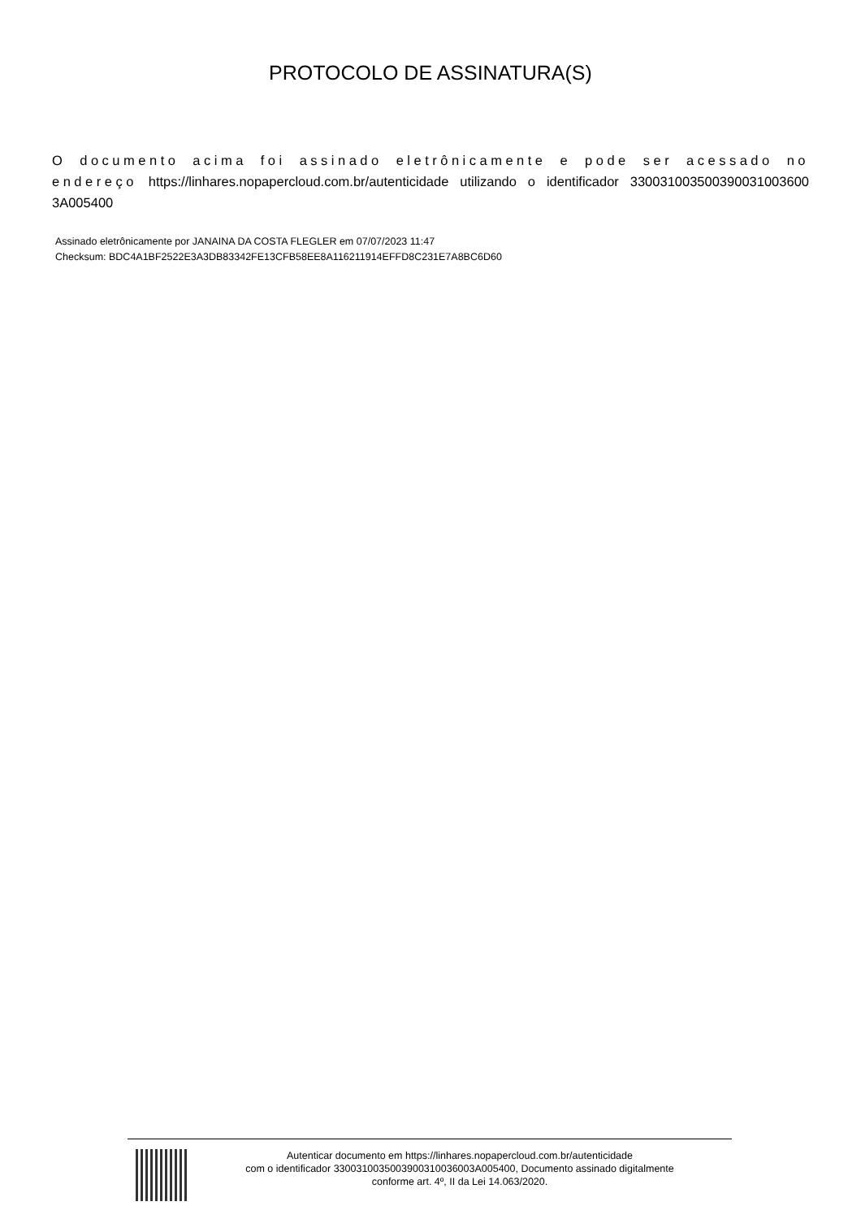PROTOCOLO DE ASSINATURA(S)
O documento acima foi assinado eletrônicamente e pode ser acessado no endereço https://linhares.nopapercloud.com.br/autenticidade utilizando o identificador 330031003500390031003600​3A005400
Assinado eletrônicamente por JANAINA DA COSTA FLEGLER em 07/07/2023 11:47
Checksum: BDC4A1BF2522E3A3DB83342FE13CFB58EE8A116211914EFFD8C231E7A8BC6D60
Autenticar documento em https://linhares.nopapercloud.com.br/autenticidade
com o identificador 3300310035003900310036003A005400, Documento assinado digitalmente
conforme art. 4º, II da Lei 14.063/2020.